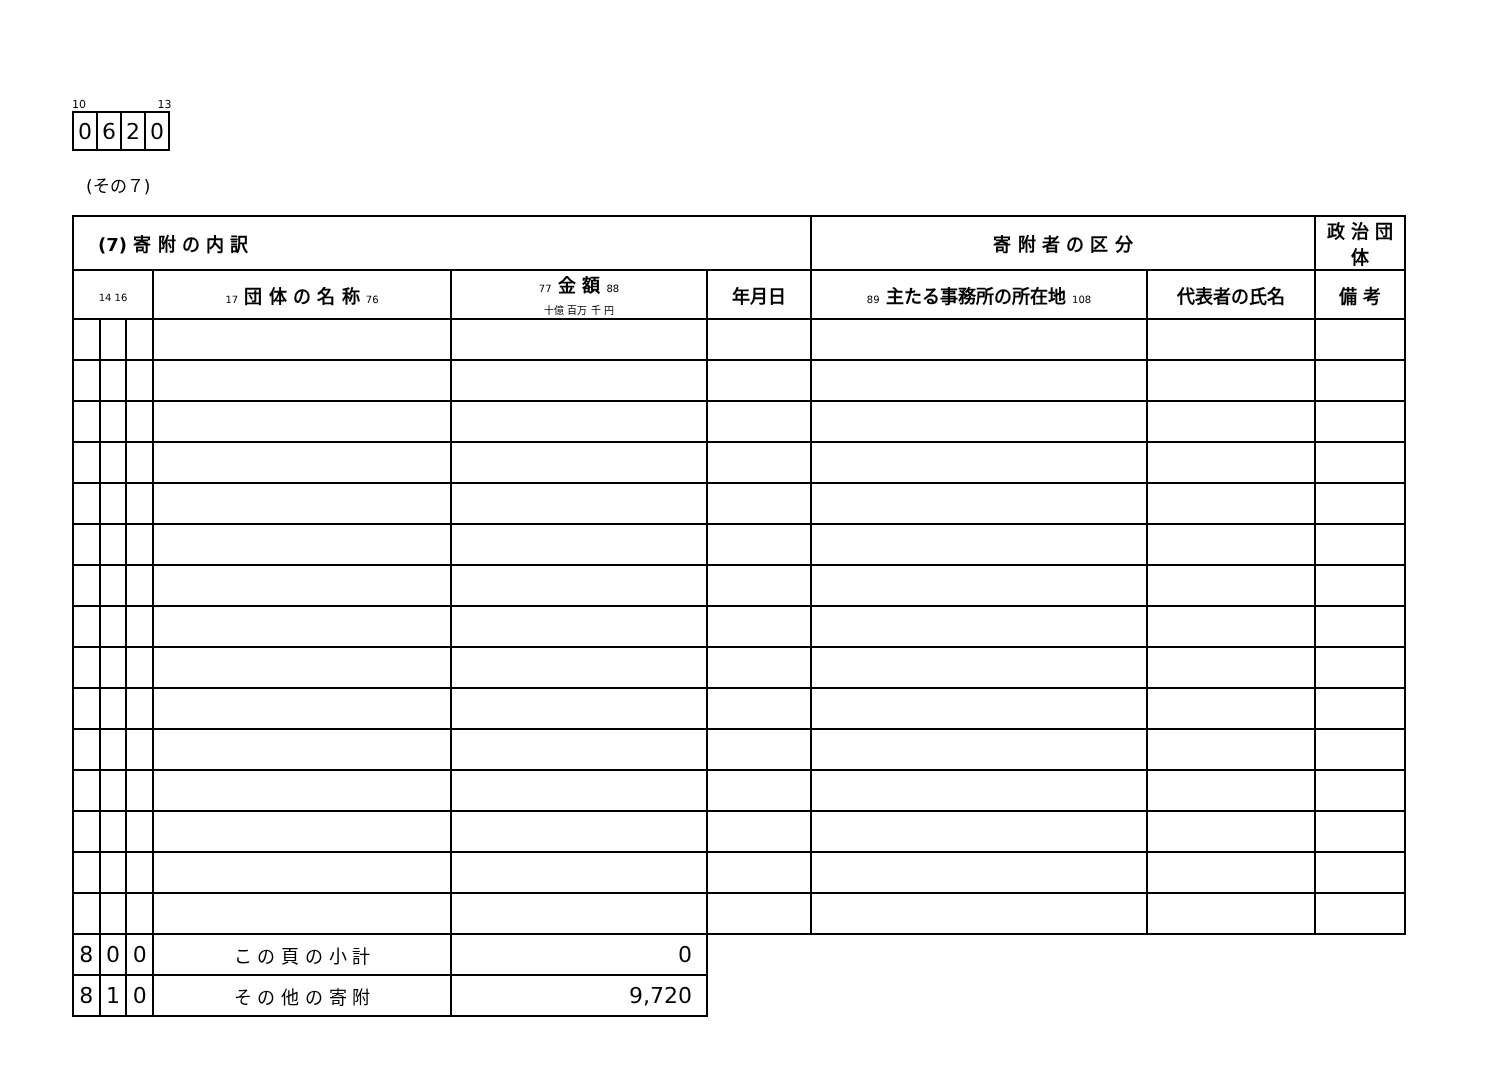10 13
| 0 | 6 | 2 | 0 |
(その７)
| (7) 寄 附 の 内 訳 | | | | | | 寄 附 者 の 区 分 | | 政 治 団 体 |
| --- | --- | --- | --- | --- | --- | --- | --- | --- |
| 14 16 | | | 17 団 体 の 名 称 76 | 77 金 額 88 十億 百万 千 円 | 年月日 | 89 主たる事務所の所在地 108 | 代表者の氏名 | 備 考 |
| 8 | 0 | 0 | こ の 頁 の 小 計 | 0 | | | | |
| 8 | 1 | 0 | そ の 他 の 寄 附 | 9,720 | | | | |